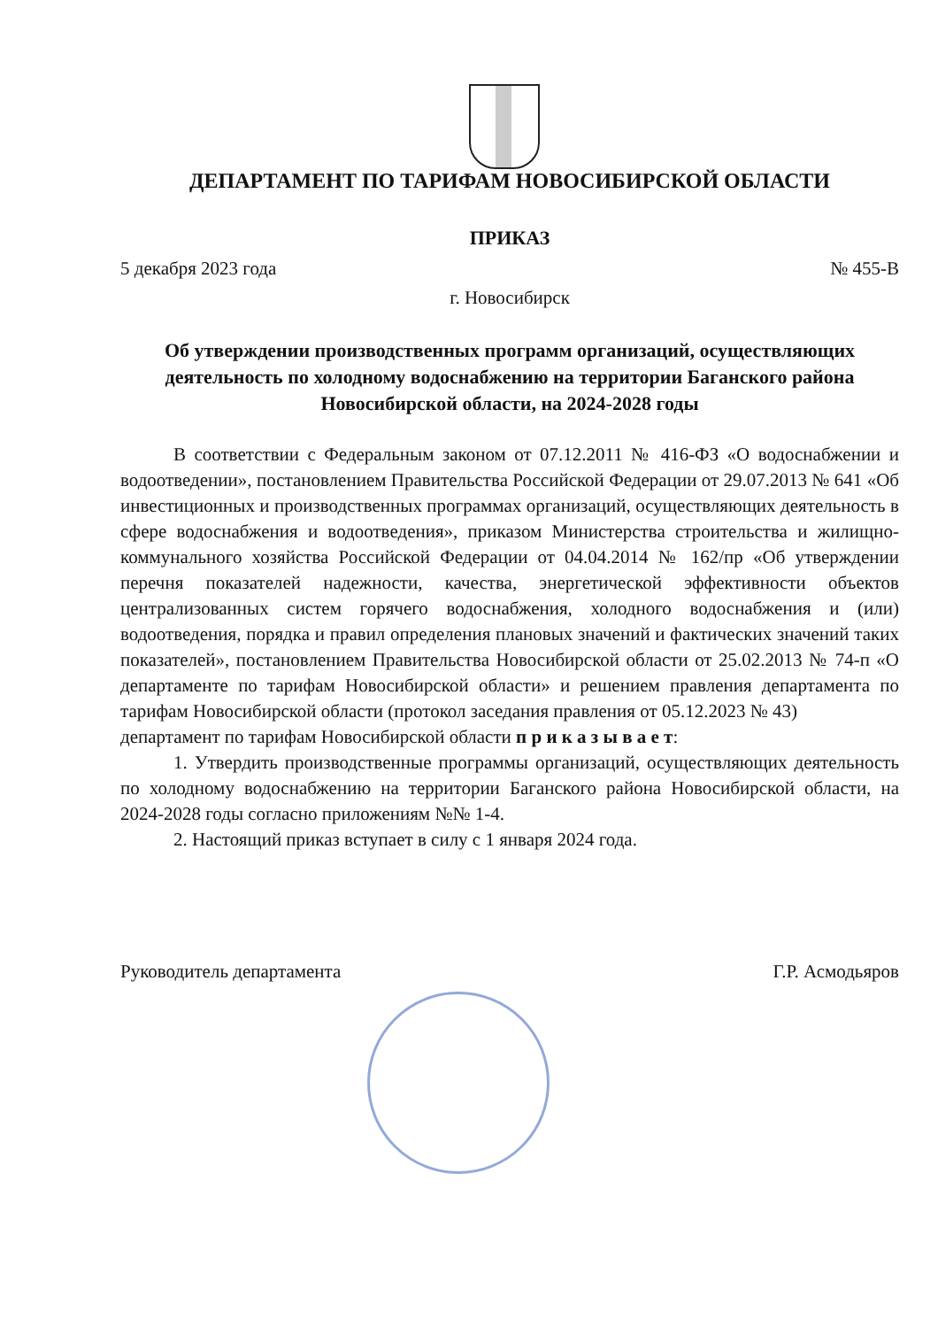ДЕПАРТАМЕНТ ПО ТАРИФАМ НОВОСИБИРСКОЙ ОБЛАСТИ
ПРИКАЗ
5 декабря 2023 года № 455-В
г. Новосибирск
Об утверждении производственных программ организаций, осуществляющих деятельность по холодному водоснабжению на территории Баганского района Новосибирской области, на 2024-2028 годы
В соответствии с Федеральным законом от 07.12.2011 № 416-ФЗ «О водоснабжении и водоотведении», постановлением Правительства Российской Федерации от 29.07.2013 № 641 «Об инвестиционных и производственных программах организаций, осуществляющих деятельность в сфере водоснабжения и водоотведения», приказом Министерства строительства и жилищно-коммунального хозяйства Российской Федерации от 04.04.2014 № 162/пр «Об утверждении перечня показателей надежности, качества, энергетической эффективности объектов централизованных систем горячего водоснабжения, холодного водоснабжения и (или) водоотведения, порядка и правил определения плановых значений и фактических значений таких показателей», постановлением Правительства Новосибирской области от 25.02.2013 № 74-п «О департаменте по тарифам Новосибирской области» и решением правления департамента по тарифам Новосибирской области (протокол заседания правления от 05.12.2023 № 43)
департамент по тарифам Новосибирской области п р и к а з ы в а е т:
1. Утвердить производственные программы организаций, осуществляющих деятельность по холодному водоснабжению на территории Баганского района Новосибирской области, на 2024-2028 годы согласно приложениям №№ 1-4.
2. Настоящий приказ вступает в силу с 1 января 2024 года.
Руководитель департамента Г.Р. Асмодьяров